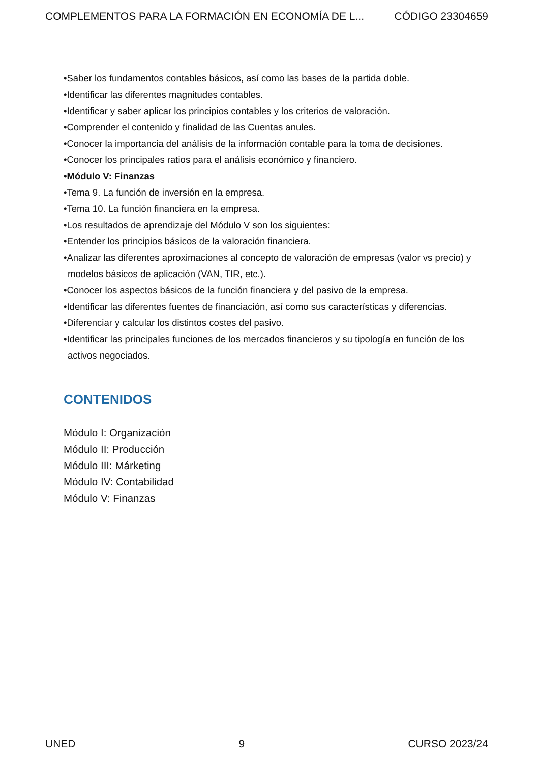COMPLEMENTOS PARA LA FORMACIÓN EN ECONOMÍA DE L... CÓDIGO 23304659
•Saber los fundamentos contables básicos, así como las bases de la partida doble.
•Identificar las diferentes magnitudes contables.
•Identificar y saber aplicar los principios contables y los criterios de valoración.
•Comprender el contenido y finalidad de las Cuentas anules.
•Conocer la importancia del análisis de la información contable para la toma de decisiones.
•Conocer los principales ratios para el análisis económico y financiero.
•Módulo V: Finanzas
•Tema 9. La función de inversión en la empresa.
•Tema 10. La función financiera en la empresa.
•Los resultados de aprendizaje del Módulo V son los siguientes:
•Entender los principios básicos de la valoración financiera.
•Analizar las diferentes aproximaciones al concepto de valoración de empresas (valor vs precio) y modelos básicos de aplicación (VAN, TIR, etc.).
•Conocer los aspectos básicos de la función financiera y del pasivo de la empresa.
•Identificar las diferentes fuentes de financiación, así como sus características y diferencias.
•Diferenciar y calcular los distintos costes del pasivo.
•Identificar las principales funciones de los mercados financieros y su tipología en función de los activos negociados.
CONTENIDOS
Módulo I: Organización
Módulo II: Producción
Módulo III: Márketing
Módulo IV: Contabilidad
Módulo V: Finanzas
UNED 9 CURSO 2023/24